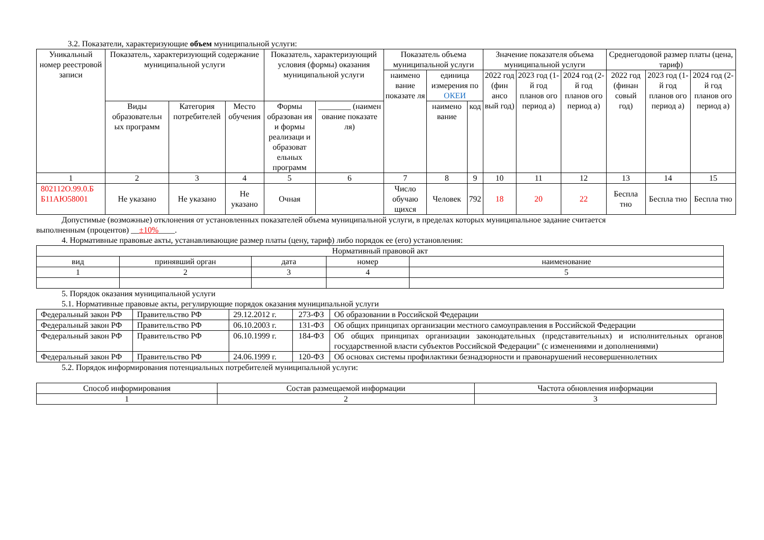3.2. Показатели, характеризующие объем муниципальной услуги:
| Уникальный номер реестровой записи | Показатель, характеризующий содержание муниципальной услуги | | | Показатель, характеризующий условия (формы) оказания муниципальной услуги | | Показатель объема муниципальной услуги | | | Значение показателя объема муниципальной услуги | | | Среднегодовой размер платы (цена, тариф) | | |
| --- | --- | --- | --- | --- | --- | --- | --- | --- | --- | --- | --- | --- | --- | --- |
| | | | | | | наимено вание показате ля | единица измерения по ОКЕИ | | 2022 год (фин ансо вый год) | 2023 год (1-й год планов ого период а) | 2024 год (2-й год планов ого период а) | 2022 год (финан совый год) | 2023 год (1-й год планов ого период а) | 2024 год (2-й год планов ого период а) |
| | Виды образовательн ых программ | Категория потребителей | Место обучения | Формы образован ия и формы реализаци и образоват ельных программ | ________ (наимен ование показате ля) | | наимено вание | код | | | | | | |
| 1 | 2 | 3 | 4 | 5 | 6 | 7 | 8 | 9 | 10 | 11 | 12 | 13 | 14 | 15 |
| 802112О.99.0.Б Б11АЮ58001 | Не указано | Не указано | Не указано | Очная | | Число обучаю щихся | Человек | 792 | 18 | 20 | 22 | Беспла тно | Беспла тно | Беспла тно |
Допустимые (возможные) отклонения от установленных показателей объема муниципальной услуги, в пределах которых муниципальное задание считается
выполненным (процентов) __±10%____.
4. Нормативные правовые акты, устанавливающие размер платы (цену, тариф) либо порядок ее (его) установления:
| Нормативный правовой акт | | | | |
| вид | принявший орган | дата | номер | наименование |
| 1 | 2 | 3 | 4 | 5 |
5. Порядок оказания муниципальной услуги
5.1. Нормативные правовые акты, регулирующие порядок оказания муниципальной услуги
| Федеральный закон РФ | Правительство РФ | 29.12.2012 г. | 273-ФЗ | Об образовании в Российской Федерации |
| Федеральный закон РФ | Правительство РФ | 06.10.2003 г. | 131-ФЗ | Об общих принципах организации местного самоуправления в Российской Федерации |
| Федеральный закон РФ | Правительство РФ | 06.10.1999 г. | 184-ФЗ | Об общих принципах организации законодательных (представительных) и исполнительных органов государственной власти субъектов Российской Федерации" (с изменениями и дополнениями) |
| Федеральный закон РФ | Правительство РФ | 24.06.1999 г. | 120-ФЗ | Об основах системы профилактики безнадзорности и правонарушений несовершеннолетних |
5.2. Порядок информирования потенциальных потребителей муниципальной услуги:
| Способ информирования | Состав размещаемой информации | Частота обновления информации |
| 1 | 2 | 3 |